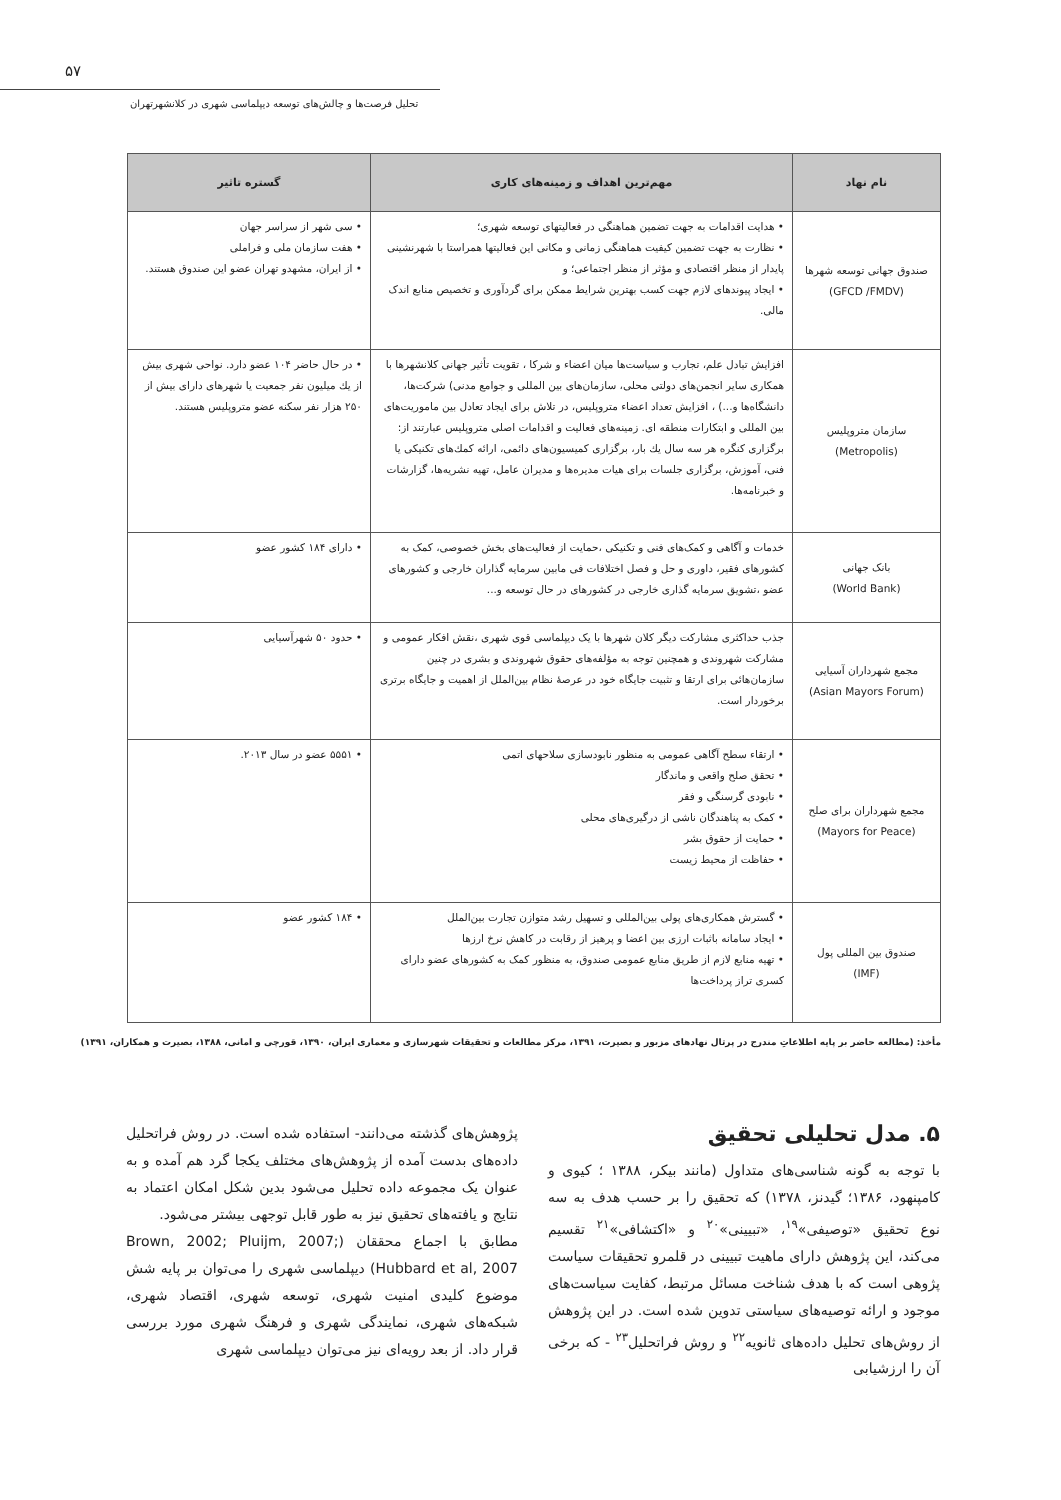۵۷
تحلیل فرصت‌ها و چالش‌های توسعه دیپلماسی شهری در کلانشهرتهران
| نام نهاد | مهم‌ترین اهداف و زمینه‌های کاری | گستره تاثیر |
| --- | --- | --- |
| صندوق جهانی توسعه شهرها (GFCD /FMDV) | • هدایت اقدامات به جهت تضمین هماهنگی در فعالیتهای توسعه شهری؛ • نظارت به جهت تضمین کیفیت هماهنگی زمانی و مکانی این فعالیتها همراستا با شهرنشینی پایدار از منظر اقتصادی و مؤثر از منظر اجتماعی؛ و • ایجاد پیوندهای لازم جهت کسب بهترین شرایط ممکن برای گردآوری و تخصیص منابع اندک مالی. | • سی شهر از سراسر جهان • هفت سازمان ملی و فراملی • از ایران، مشهدو تهران عضو این صندوق هستند. |
| سازمان متروپلیس (Metropolis) | افزایش تبادل علم، تجارب و سیاست‌ها میان اعضاء و شرکا ، تقویت تأثیر جهانی کلانشهرها با همکاری سایر انجمن‌های دولتی محلی، سازمان‌های بین المللی و جوامع مدنی) شرکت‌ها، دانشگاه‌ها و...) ، افزایش تعداد اعضاء متروپلیس، در تلاش برای ایجاد تعادل بین ماموریت‌های بین المللی و ابتکارات منطقه ای. زمینه‌های فعالیت و اقدامات اصلی متروپلیس عبارتند از: برگزاری کنگره هر سه سال یك بار، برگزاری کمیسیون‌های دائمی، ارائه کمك‌های تکنیکی یا فنی، آموزش، برگزاری جلسات برای هیات مدیره‌ها و مدیران عامل، تهیه نشریه‌ها، گزارشات و خبرنامه‌ها. | • در حال حاضر ۱۰۴ عضو دارد. نواحی شهری بیش از یك میلیون نفر جمعیت یا شهرهای دارای بیش از ۲۵۰ هزار نفر سکنه عضو متروپلیس هستند. |
| بانک جهانی (World Bank) | خدمات و آگاهی و کمک‌های فنی و تکنیکی ،حمایت از فعالیت‌های بخش خصوصی، کمک به کشورهای فقیر، داوری و حل و فصل اختلافات فی مابین سرمایه گذاران خارجی و کشورهای عضو ،تشویق سرمایه گذاری خارجی در کشورهای در حال توسعه و... | • دارای ۱۸۴ کشور عضو |
| مجمع شهرداران آسیایی (Asian Mayors Forum) | جذب حداکثری مشارکت دیگر کلان شهرها با یک دیپلماسی قوی شهری ،نقش افکار عمومی و مشارکت شهروندی و همچنین توجه به مؤلفه‌های حقوق شهروندی و بشری در چنین سازمان‌هائی برای ارتقا و تثبیت جایگاه خود در عرصهٔ نظام بین‌الملل از اهمیت و جایگاه برتری برخوردار است. | • حدود ۵۰ شهرآسیایی |
| مجمع شهرداران برای صلح (Mayors for Peace) | • ارتقاء سطح آگاهی عمومی به منظور نابودسازی سلاحهای اتمی • تحقق صلح واقعی و ماندگار • نابودی گرسنگی و فقر • کمک به پناهندگان ناشی از درگیری‌های محلی • حمایت از حقوق بشر • حفاظت از محیط زیست | • ۵۵۵۱ عضو در سال ۲۰۱۳. |
| صندوق بین المللی پول (IMF) | • گسترش همکاری‌های پولی بین‌المللی و تسهیل رشد متوازن تجارت بین‌الملل • ایجاد سامانه باثبات ارزی بین اعضا و پرهیز از رقابت در کاهش نرخ ارزها • تهیه منابع لازم از طریق منابع عمومی صندوق، به منظور کمک به کشورهای عضو دارای کسری تراز پرداخت‌ها | • ۱۸۴ کشور عضو |
مأخذ: (مطالعه حاضر بر پایه اطلاعاتِ مندرج در پرتال نهادهای مزبور و بصیرت، ۱۳۹۱، مرکز مطالعات و تحقیقات شهرسازی و معماری ایران، ۱۳۹۰، قورچی و امانی، ۱۳۸۸، بصیرت و همکاران، ۱۳۹۱)
۵. مدل تحلیلی تحقیق
با توجه به گونه شناسی‌های متداول (مانند بیکر، ۱۳۸۸ ؛ کیوی و کامپنهود، ۱۳۸۶؛ گیدنز، ۱۳۷۸) که تحقیق را بر حسب هدف به سه نوع تحقیق «توصیفی»<sup>۱۹</sup>، «تبیینی»<sup>۲۰</sup> و «اکتشافی»<sup>۲۱</sup> تقسیم می‌کند، این پژوهش دارای ماهیت تبیینی در قلمرو تحقیقات سیاست پژوهی است که با هدف شناخت مسائل مرتبط، کفایت سیاست‌های موجود و ارائه توصیه‌های سیاستی تدوین شده است. در این پژوهش از روش‌های تحلیل داده‌های ثانویه<sup>۲۲</sup> و روش فراتحلیل<sup>۲۳</sup> - که برخی آن را ارزشیابی
پژوهش‌های گذشته می‌دانند- استفاده شده است. در روش فراتحلیل داده‌های بدست آمده از پژوهش‌های مختلف یکجا گرد هم آمده و به عنوان یک مجموعه داده تحلیل می‌شود بدین شکل امکان اعتماد به نتایج و یافته‌های تحقیق نیز به طور قابل توجهی بیشتر می‌شود.
مطابق با اجماع محققان (Brown, 2002; Pluijm, 2007; Hubbard et al, 2007) دیپلماسی شهری را می‌توان بر پایه شش موضوع کلیدی امنیت شهری، توسعه شهری، اقتصاد شهری، شبکه‌های شهری، نمایندگی شهری و فرهنگ شهری مورد بررسی قرار داد. از بعد رویه‌ای نیز می‌توان دیپلماسی شهری